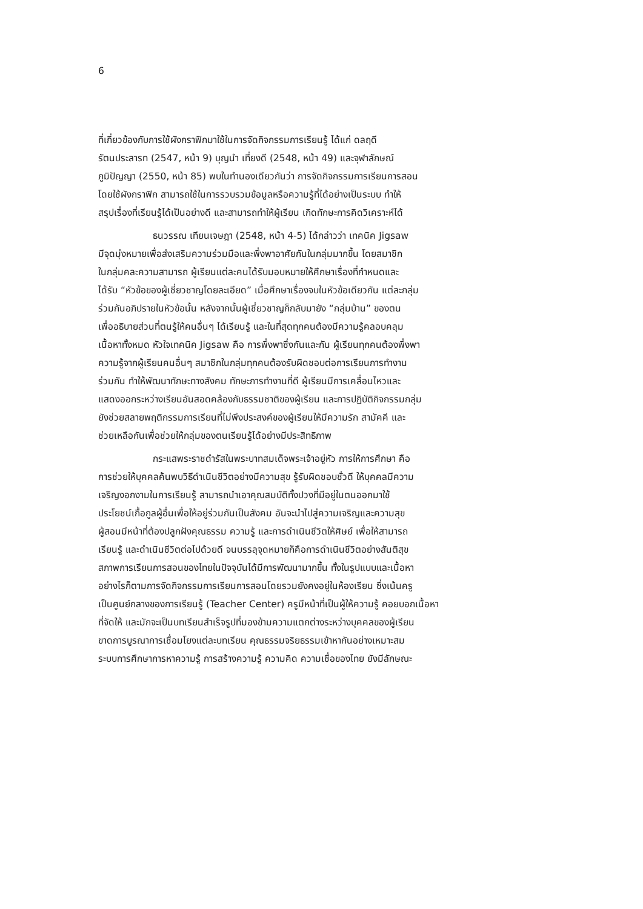6
ที่เกี่ยวข้องกับการใช้ผังกราฟิกมาใช้ในการจัดกิจกรรมการเรียนรู้ ได้แก่ ดลฤดี
รัตนประสารท (2547, หน้า 9) บุญนำ เที่ยงดี (2548, หน้า 49) และจุฬาลักษณ์
ภูมิปัญญา (2550, หน้า 85) พบในทำนองเดียวกันว่า การจัดกิจกรรมการเรียนการสอน
โดยใช้ผังกราฟิก สามารถใช้ในการรวบรวมข้อมูลหรือความรู้ที่ได้อย่างเป็นระบบ ทำให้
สรุปเรื่องที่เรียนรู้ได้เป็นอย่างดี และสามารถทำให้ผู้เรียน เกิดทักษะการคิดวิเคราะห์ได้
ธนวรรณ เทียนเจษฎา (2548, หน้า 4-5) ได้กล่าวว่า เทคนิค Jigsaw
มีจุดมุ่งหมายเพื่อส่งเสริมความร่วมมือและพึ่งพาอาศัยกันในกลุ่มมากขึ้น โดยสมาชิก
ในกลุ่มคละความสามารถ ผู้เรียนแต่ละคนได้รับมอบหมายให้ศึกษาเรื่องที่กำหนดและ
ได้รับ “หัวข้อของผู้เชี่ยวชาญโดยละเอียด” เมื่อศึกษาเรื่องจบในหัวข้อเดียวกัน แต่ละกลุ่ม
ร่วมกันอภิปรายในหัวข้อนั้น หลังจากนั้นผู้เชี่ยวชาญก็กลับมายัง “กลุ่มบ้าน” ของตน
เพื่ออธิบายส่วนที่ตนรู้ให้คนอื่นๆ ได้เรียนรู้ และในที่สุดทุกคนต้องมีความรู้คลอบคลุม
เนื้อหาทั้งหมด หัวใจเทคนิค Jigsaw คือ การพึ่งพาซึ่งกันและกัน ผู้เรียนทุกคนต้องพึ่งพา
ความรู้จากผู้เรียนคนอื่นๆ สมาชิกในกลุ่มทุกคนต้องรับผิดชอบต่อการเรียนการทำงาน
ร่วมกัน ทำให้พัฒนาทักษะทางสังคม ทักษะการทำงานที่ดี ผู้เรียนมีการเคลื่อนไหวและ
แสดงออกระหว่างเรียนอันสอดคล้องกับธรรมชาติของผู้เรียน และการปฏิบัติกิจกรรมกลุ่ม
ยังช่วยสลายพฤติกรรมการเรียนที่ไม่พึงประสงค์ของผู้เรียนให้มีความรัก สามัคคี และ
ช่วยเหลือกันเพื่อช่วยให้กลุ่มของตนเรียนรู้ได้อย่างมีประสิทธิภาพ
กระแสพระราชดำรัสในพระบาทสมเด็จพระเจ้าอยู่หัว การให้การศึกษา คือ
การช่วยให้บุคคลค้นพบวิธีดำเนินชีวิตอย่างมีความสุข รู้รับผิดชอบชั่วดี ให้บุคคลมีความ
เจริญงอกงามในการเรียนรู้ สามารถนำเอาคุณสมบัติทั้งปวงที่มีอยู่ในตนออกมาใช้
ประโยชน์เกื้อกูลผู้อื่นเพื่อให้อยู่ร่วมกันเป็นสังคม อันจะนำไปสู่ความเจริญและความสุข
ผู้สอนมีหน้าที่ต้องปลูกฝังคุณธรรม ความรู้ และการดำเนินชีวิตให้ศิษย์ เพื่อให้สามารถ
เรียนรู้ และดำเนินชีวิตต่อไปด้วยดี จนบรรลุจุดหมายก็คือการดำเนินชีวิตอย่างสันติสุข
สภาพการเรียนการสอนของไทยในปัจจุบันได้มีการพัฒนามากขึ้น ทั้งในรูปแบบและเนื้อหา
อย่างไรก็ตามการจัดกิจกรรมการเรียนการสอนโดยรวมยังคงอยู่ในห้องเรียน ซึ่งเน้นครู
เป็นศูนย์กลางของการเรียนรู้ (Teacher Center) ครูมีหน้าที่เป็นผู้ให้ความรู้ คอยบอกเนื้อหา
ที่จัดให้ และมักจะเป็นบทเรียนสำเร็จรูปที่มองข้ามความแตกต่างระหว่างบุคคลของผู้เรียน
ขาดการบูรณาการเชื่อมโยงแต่ละบทเรียน คุณธรรมจริยธรรมเข้าหากันอย่างเหมาะสม
ระบบการศึกษาการหาความรู้ การสร้างความรู้ ความคิด ความเชื่อของไทย ยังมีลักษณะ